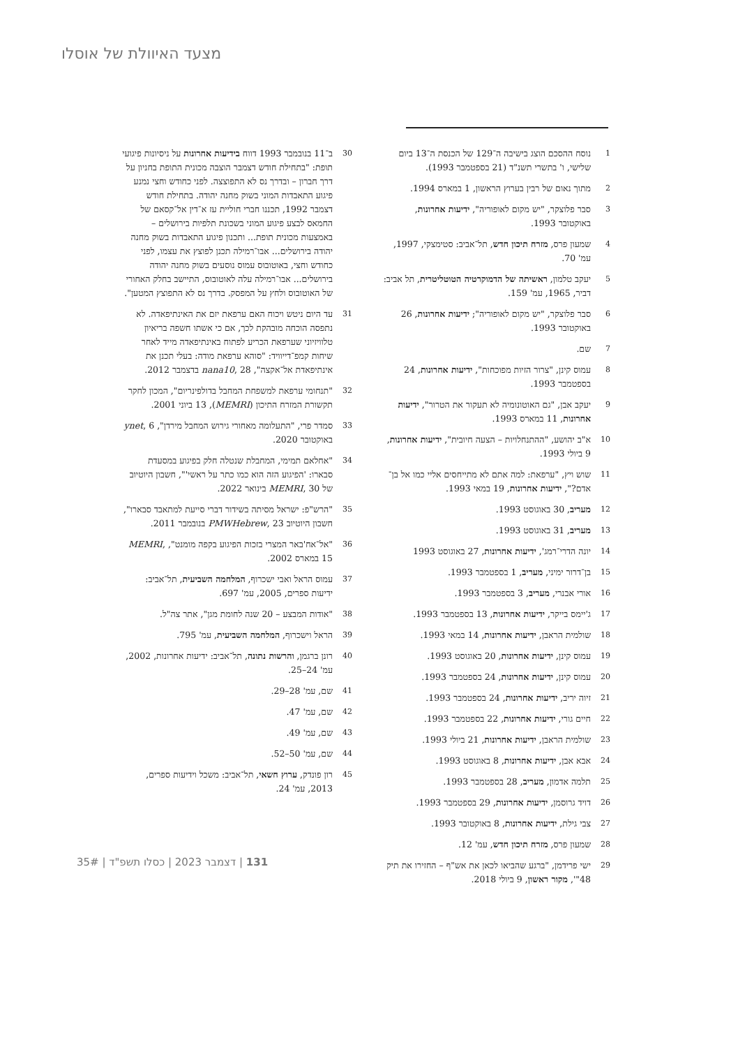מצעד האיוולת של אוסלו
1 נוסח ההסכם הוצג בישיבה ה־129 של הכנסת ה־13 ביום שלישי, ו' בתשרי תשנ"ד (21 בספטמבר 1993).
2 מתוך נאום של רבין בערוץ הראשון, 1 במארס 1994.
3 סבר פלוצקר, "יש מקום לאופוריה", ידיעות אחרונות, באוקטובר 1993.
4 שמעון פרס, מזרח תיכון חדש, תל־אביב: סטימצקי, 1997, עמ' 70.
5 יעקב טלמון, ראשיתה של הדמוקרטיה הטוטליטרית, תל אביב: דביר, 1965, עמ' 159.
6 סבר פלוצקר, "יש מקום לאופוריה"; ידיעות אחרונות, 26 באוקטובר 1993.
7 שם.
8 עמוס קינן, "צרור הזיות מפוכחות", ידיעות אחרונות, 24 בספטמבר 1993.
9 יעקב אבן, "גם האוטונומיה לא תעקור את הטרור", ידיעות אחרונות, 11 במארס 1993.
10 א"ב יהושע, "ההתנחלויות – הצעה חיובית", ידיעות אחרונות, 9 ביולי 1993.
11 שוש ויץ, "ערפאת: למה אתם לא מתייחסים אליי כמו אל בן־אדם?", ידיעות אחרונות, 19 במאי 1993.
12 מעריב, 30 באוגוסט 1993.
13 מעריב, 31 באוגוסט 1993.
14 יונה הדרי־רמג', ידיעות אחרונות, 27 באוגוסט 1993
15 בן־דרור ימיני, מעריב, 1 בספטמבר 1993.
16 אורי אבנרי, מעריב, 3 בספטמבר 1993.
17 ג'יימס בייקר, ידיעות אחרונות, 13 בספטמבר 1993.
18 שולמית הראבן, ידיעות אחרונות, 14 במאי 1993.
19 עמוס קינן, ידיעות אחרונות, 20 באוגוסט 1993.
20 עמוס קינן, ידיעות אחרונות, 24 בספטמבר 1993.
21 זיוה יריב, ידיעות אחרונות, 24 בספטמבר 1993.
22 חיים גורי, ידיעות אחרונות, 22 בספטמבר 1993.
23 שולמית הראבן, ידיעות אחרונות, 21 ביולי 1993.
24 אבא אבן, ידיעות אחרונות, 8 באוגוסט 1993.
25 תלמה אדמון, מעריב, 28 בספטמבר 1993.
26 דויד גרוסמן, ידיעות אחרונות, 29 בספטמבר 1993.
27 צבי גילת, ידיעות אחרונות, 8 באוקטובר 1993.
28 שמעון פרס, מזרח תיכון חדש, עמ' 12.
29 ישי פרידמן, "ברגע שהביאו לכאן את אש"ף – החזירו את תיק 48"', מקור ראשון, 9 ביולי 2018.
30 ב־11 בנובמבר 1993 דווח בידיעות אחרונות על ניסיונות פיגועי תופת: "בתחילת חודש דצמבר הוצבה מכונית התופת בחניון על דרך חברון – ובדרך נס לא התפוצצה. לפני כחודש וחצי נמנע פיגוע התאבדות המוני בשוק מחנה יהודה. בתחילת חודש דצמבר 1992, תכננו חברי חוליית עז א־דין אל־קסאם של החמאס לבצע פיגוע המוני בשכונת תלפיות בירושלים – באמצעות מכונית תופת... ותכנון פיגוע התאבדות בשוק מחנה יהודה בירושלים... אבו־רמילה תכנן לפוצץ את עצמו, לפני כחודש וחצי, באוטובוס עמוס נוסעים בשוק מחנה יהודה בירושלים... אבו־רמילה עלה לאוטובוס, התיישב בחלק האחורי של האוטובוס ולחץ על המפסק. בדרך נס לא התפוצץ המטען".
31 עד היום ניטש ויכוח האם ערפאת יזם את האינתיפאדה. לא נתפסה הוכחה מובהקת לכך, אם כי אשתו חשפה בריאיון טלוויזיוני שערפאת הכריע לפתוח באינתיפאדה מייד לאחר שיחות קמפ־דייוויד: "סוהא ערפאת מודה: בעלי תכנן את אינתיפאדת אל־אקצה", nana10, 28 בדצמבר 2012.
32 "תנחומי ערפאת למשפחת המחבל בדולפינריום", המכון לחקר תקשורת המזרח התיכון (MEMRI), 13 ביוני 2001.
33 סמדר פרי, "התעלומה מאחורי גירוש המחבל מירדן", ynet, 6 באוקטובר 2020.
34 "אחלאם תמימי, המחבלת שנטלה חלק בפיגוע במסעדת סבארו: 'הפיגוע הזה הוא כמו כתר על ראשי'", חשבון היוטיוב של MEMRI, 30 בינואר 2022.
35 "הרש"פ: ישראל מסיתה בשידור דברי סייעת למתאבד סבארו", חשבון היוטיוב PMWHebrew, 23 בנובמבר 2011.
36 "אל־אח'באר המצרי בזכות הפיגוע בקפה מומנט", MEMRI, 15 במארס 2002.
37 עמוס הראל ואבי ישכרוף, המלחמה השביעית, תל־אביב: ידיעות ספרים, 2005, עמ' 697.
38 "אודות המבצע – 20 שנה לחומת מגן", אתר צה"ל.
39 הראל וישכרוף, המלחמה השביעית, עמ' 795.
40 רונן ברגמן, והרשות נתונה, תל־אביב: ידיעות אחרונות, 2002, עמ' 24–25.
41 שם, עמ' 28–29.
42 שם, עמ' 47.
43 שם, עמ' 49.
44 שם, עמ' 50–52.
45 רון פונדק, ערוץ חשאי, תל־אביב: משכל וידיעות ספרים, 2013, עמ' 24.
131 | דצמבר 2023 | כסלו תשפ"ד | 35#